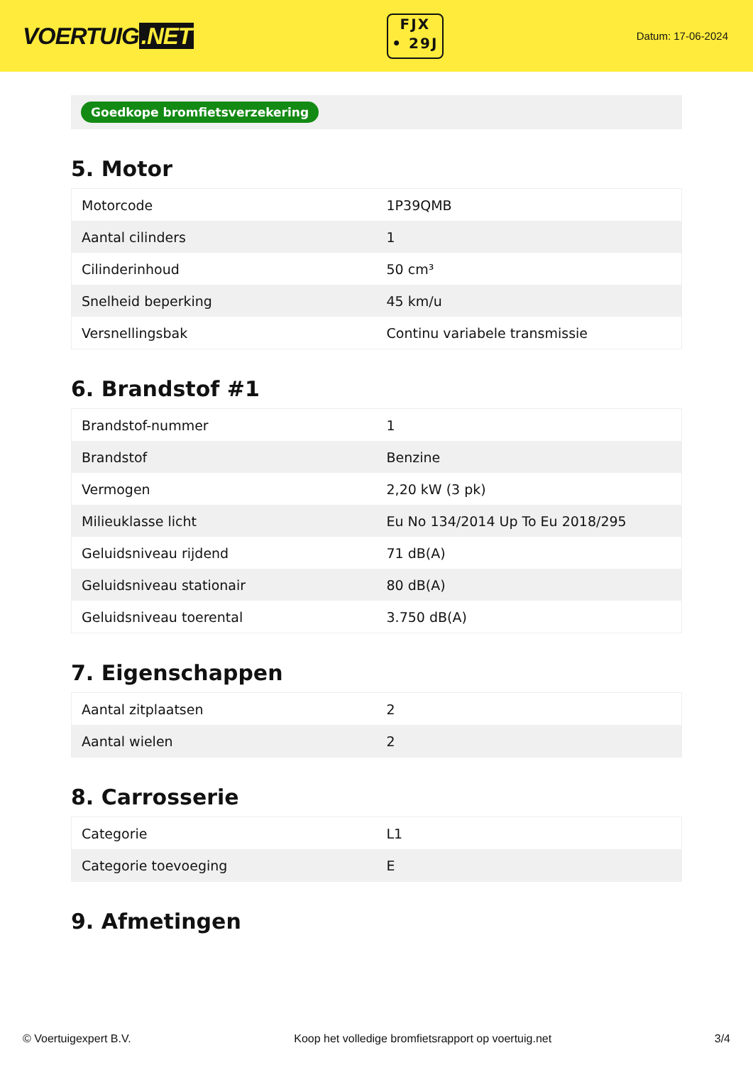VOERTUIG.NET
FJX
• 29J
Datum: 17-06-2024
Goedkope bromfietsverzekering
5. Motor
| Motorcode | 1P39QMB |
| Aantal cilinders | 1 |
| Cilinderinhoud | 50 cm³ |
| Snelheid beperking | 45 km/u |
| Versnellingsbak | Continu variabele transmissie |
6. Brandstof #1
| Brandstof-nummer | 1 |
| Brandstof | Benzine |
| Vermogen | 2,20 kW (3 pk) |
| Milieuklasse licht | Eu No 134/2014 Up To Eu 2018/295 |
| Geluidsniveau rijdend | 71 dB(A) |
| Geluidsniveau stationair | 80 dB(A) |
| Geluidsniveau toerental | 3.750 dB(A) |
7. Eigenschappen
| Aantal zitplaatsen | 2 |
| Aantal wielen | 2 |
8. Carrosserie
| Categorie | L1 |
| Categorie toevoeging | E |
9. Afmetingen
© Voertuigexpert B.V. Koop het volledige bromfietsrapport op voertuig.net 3/4